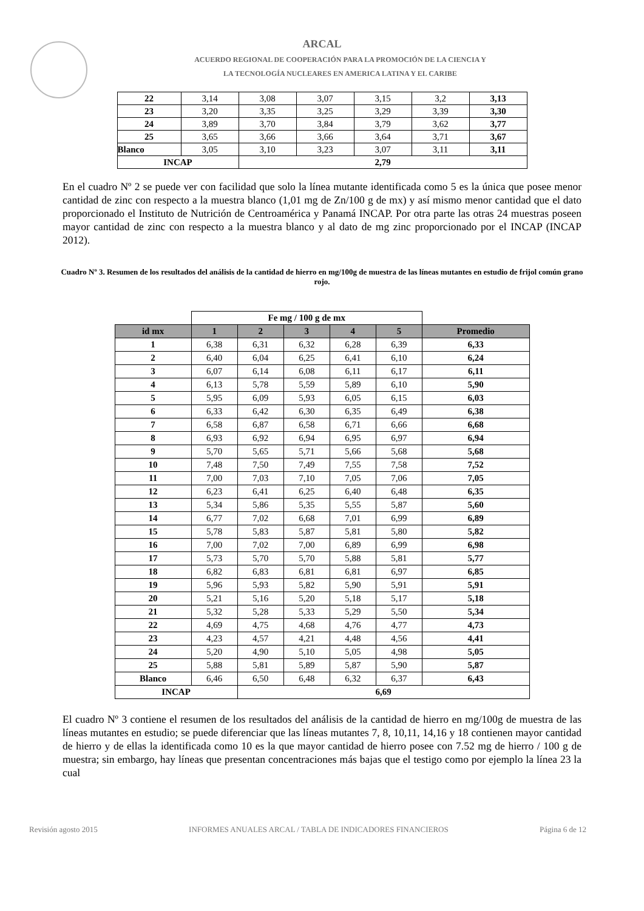ARCAL
ACUERDO REGIONAL DE COOPERACIÓN PARA LA PROMOCIÓN DE LA CIENCIA Y
LA TECNOLOGÍA NUCLEARES EN AMERICA LATINA Y EL CARIBE
| 22 | 3,14 | 3,08 | 3,07 | 3,15 | 3,2 | 3,13 |
| 23 | 3,20 | 3,35 | 3,25 | 3,29 | 3,39 | 3,30 |
| 24 | 3,89 | 3,70 | 3,84 | 3,79 | 3,62 | 3,77 |
| 25 | 3,65 | 3,66 | 3,66 | 3,64 | 3,71 | 3,67 |
| Blanco | 3,05 | 3,10 | 3,23 | 3,07 | 3,11 | 3,11 |
| INCAP | | 2,79 | | | | |
En el cuadro Nº 2 se puede ver con facilidad que solo la línea mutante identificada como 5 es la única que posee menor cantidad de zinc con respecto a la muestra blanco (1,01 mg de Zn/100 g de mx) y así mismo menor cantidad que el dato proporcionado el Instituto de Nutrición de Centroamérica y Panamá INCAP. Por otra parte las otras 24 muestras poseen mayor cantidad de zinc con respecto a la muestra blanco y al dato de mg zinc proporcionado por el INCAP (INCAP 2012).
Cuadro Nº 3. Resumen de los resultados del análisis de la cantidad de hierro en mg/100g de muestra de las líneas mutantes en estudio de frijol común grano rojo.
| | Fe mg / 100 g de mx | | | | | |
| id mx | 1 | 2 | 3 | 4 | 5 | Promedio |
| 1 | 6,38 | 6,31 | 6,32 | 6,28 | 6,39 | 6,33 |
| 2 | 6,40 | 6,04 | 6,25 | 6,41 | 6,10 | 6,24 |
| 3 | 6,07 | 6,14 | 6,08 | 6,11 | 6,17 | 6,11 |
| 4 | 6,13 | 5,78 | 5,59 | 5,89 | 6,10 | 5,90 |
| 5 | 5,95 | 6,09 | 5,93 | 6,05 | 6,15 | 6,03 |
| 6 | 6,33 | 6,42 | 6,30 | 6,35 | 6,49 | 6,38 |
| 7 | 6,58 | 6,87 | 6,58 | 6,71 | 6,66 | 6,68 |
| 8 | 6,93 | 6,92 | 6,94 | 6,95 | 6,97 | 6,94 |
| 9 | 5,70 | 5,65 | 5,71 | 5,66 | 5,68 | 5,68 |
| 10 | 7,48 | 7,50 | 7,49 | 7,55 | 7,58 | 7,52 |
| 11 | 7,00 | 7,03 | 7,10 | 7,05 | 7,06 | 7,05 |
| 12 | 6,23 | 6,41 | 6,25 | 6,40 | 6,48 | 6,35 |
| 13 | 5,34 | 5,86 | 5,35 | 5,55 | 5,87 | 5,60 |
| 14 | 6,77 | 7,02 | 6,68 | 7,01 | 6,99 | 6,89 |
| 15 | 5,78 | 5,83 | 5,87 | 5,81 | 5,80 | 5,82 |
| 16 | 7,00 | 7,02 | 7,00 | 6,89 | 6,99 | 6,98 |
| 17 | 5,73 | 5,70 | 5,70 | 5,88 | 5,81 | 5,77 |
| 18 | 6,82 | 6,83 | 6,81 | 6,81 | 6,97 | 6,85 |
| 19 | 5,96 | 5,93 | 5,82 | 5,90 | 5,91 | 5,91 |
| 20 | 5,21 | 5,16 | 5,20 | 5,18 | 5,17 | 5,18 |
| 21 | 5,32 | 5,28 | 5,33 | 5,29 | 5,50 | 5,34 |
| 22 | 4,69 | 4,75 | 4,68 | 4,76 | 4,77 | 4,73 |
| 23 | 4,23 | 4,57 | 4,21 | 4,48 | 4,56 | 4,41 |
| 24 | 5,20 | 4,90 | 5,10 | 5,05 | 4,98 | 5,05 |
| 25 | 5,88 | 5,81 | 5,89 | 5,87 | 5,90 | 5,87 |
| Blanco | 6,46 | 6,50 | 6,48 | 6,32 | 6,37 | 6,43 |
| INCAP | | 6,69 | | | | |
El cuadro Nº 3 contiene el resumen de los resultados del análisis de la cantidad de hierro en mg/100g de muestra de las líneas mutantes en estudio; se puede diferenciar que las líneas mutantes 7, 8, 10,11, 14,16 y 18 contienen mayor cantidad de hierro y de ellas la identificada como 10 es la que mayor cantidad de hierro posee con 7.52 mg de hierro / 100 g de muestra; sin embargo, hay líneas que presentan concentraciones más bajas que el testigo como por ejemplo la línea 23 la cual
Revisión agosto 2015 INFORMES ANUALES ARCAL / TABLA DE INDICADORES FINANCIEROS Página 6 de 12